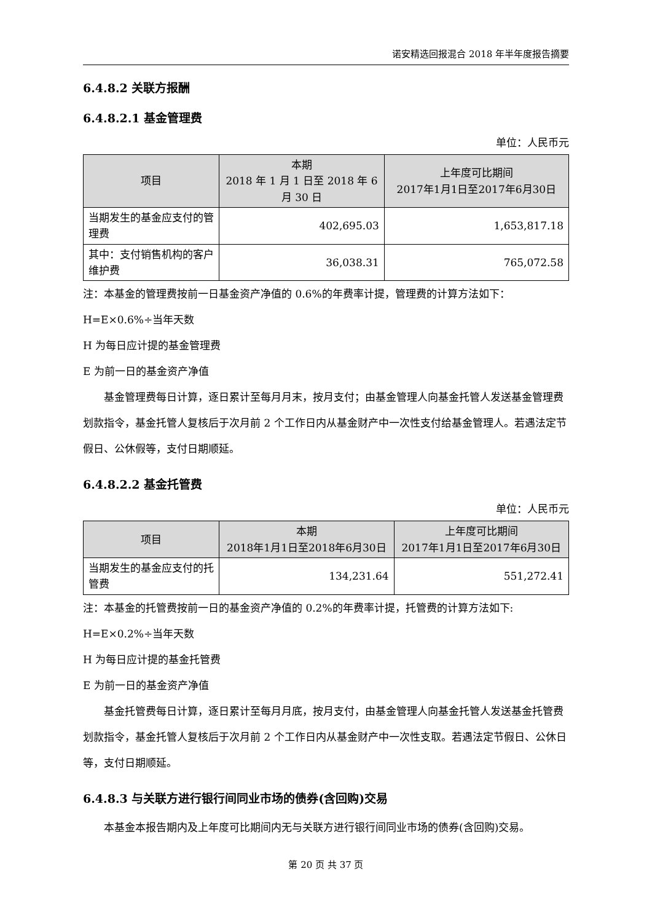诺安精选回报混合 2018 年半年度报告摘要
6.4.8.2 关联方报酬
6.4.8.2.1 基金管理费
单位：人民币元
| 项目 | 本期 2018 年 1 月 1 日至 2018 年 6 月 30 日 | 上年度可比期间 2017年1月1日至2017年6月30日 |
| --- | --- | --- |
| 当期发生的基金应支付的管理费 | 402,695.03 | 1,653,817.18 |
| 其中：支付销售机构的客户维护费 | 36,038.31 | 765,072.58 |
注：本基金的管理费按前一日基金资产净值的 0.6%的年费率计提，管理费的计算方法如下：
H=E×0.6%÷当年天数
H 为每日应计提的基金管理费
E 为前一日的基金资产净值
基金管理费每日计算，逐日累计至每月月末，按月支付；由基金管理人向基金托管人发送基金管理费划款指令，基金托管人复核后于次月前 2 个工作日内从基金财产中一次性支付给基金管理人。若遇法定节假日、公休假等，支付日期顺延。
6.4.8.2.2 基金托管费
单位：人民币元
| 项目 | 本期 2018年1月1日至2018年6月30日 | 上年度可比期间 2017年1月1日至2017年6月30日 |
| --- | --- | --- |
| 当期发生的基金应支付的托管费 | 134,231.64 | 551,272.41 |
注：本基金的托管费按前一日的基金资产净值的 0.2%的年费率计提，托管费的计算方法如下:
H=E×0.2%÷当年天数
H 为每日应计提的基金托管费
E 为前一日的基金资产净值
基金托管费每日计算，逐日累计至每月月底，按月支付，由基金管理人向基金托管人发送基金托管费划款指令，基金托管人复核后于次月前 2 个工作日内从基金财产中一次性支取。若遇法定节假日、公休日等，支付日期顺延。
6.4.8.3 与关联方进行银行间同业市场的债券(含回购)交易
本基金本报告期内及上年度可比期间内无与关联方进行银行间同业市场的债券(含回购)交易。
第 20 页 共 37 页